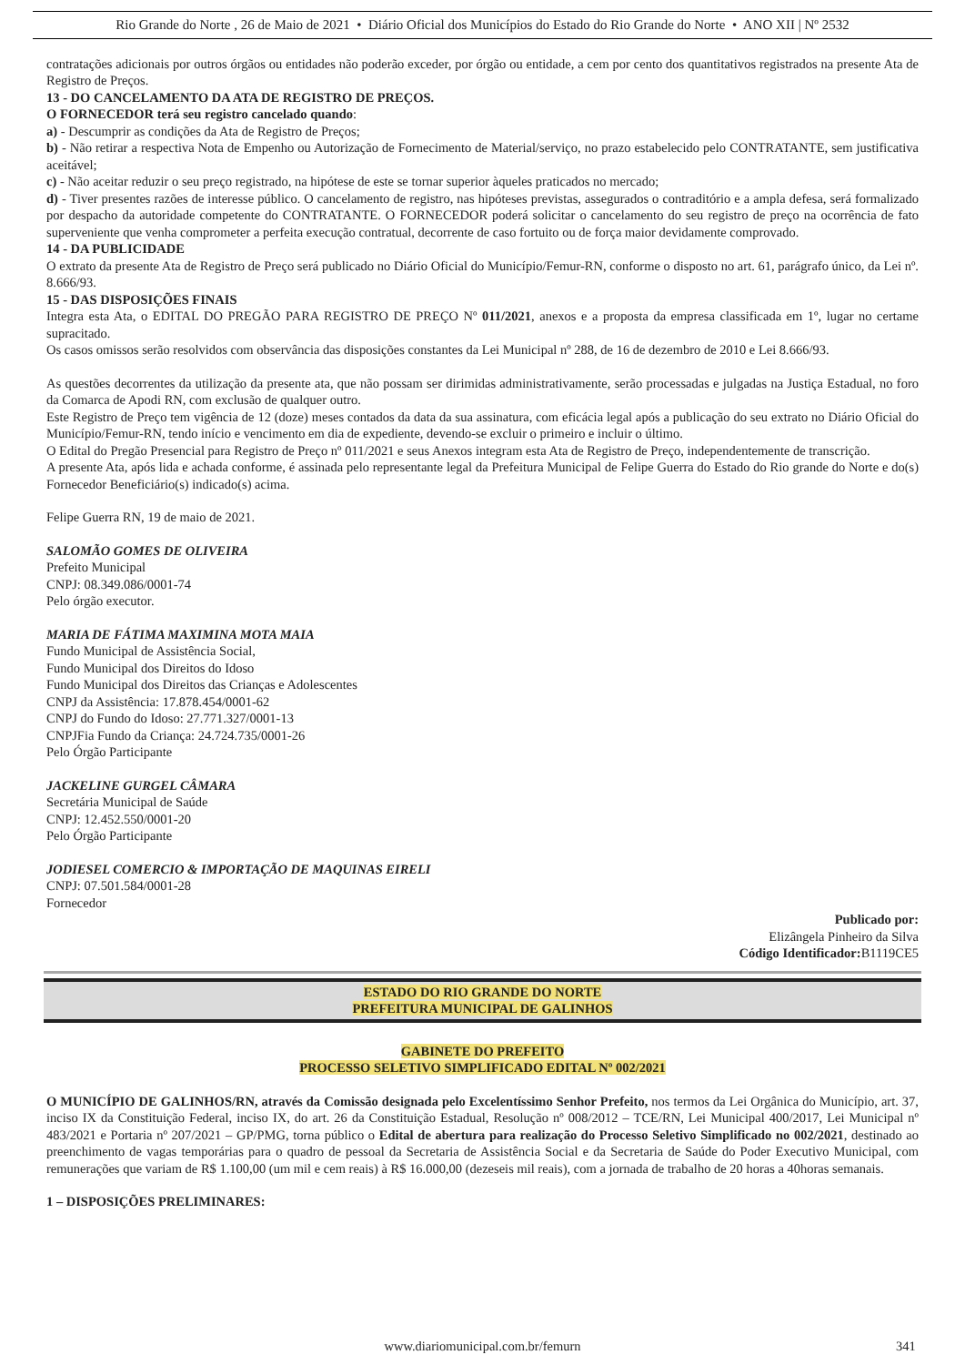Rio Grande do Norte , 26 de Maio de 2021 • Diário Oficial dos Municípios do Estado do Rio Grande do Norte • ANO XII | Nº 2532
contratações adicionais por outros órgãos ou entidades não poderão exceder, por órgão ou entidade, a cem por cento dos quantitativos registrados na presente Ata de Registro de Preços.
13 - DO CANCELAMENTO DA ATA DE REGISTRO DE PREÇOS.
O FORNECEDOR terá seu registro cancelado quando:
a) - Descumprir as condições da Ata de Registro de Preços;
b) - Não retirar a respectiva Nota de Empenho ou Autorização de Fornecimento de Material/serviço, no prazo estabelecido pelo CONTRATANTE, sem justificativa aceitável;
c) - Não aceitar reduzir o seu preço registrado, na hipótese de este se tornar superior àqueles praticados no mercado;
d) - Tiver presentes razões de interesse público. O cancelamento de registro, nas hipóteses previstas, assegurados o contraditório e a ampla defesa, será formalizado por despacho da autoridade competente do CONTRATANTE. O FORNECEDOR poderá solicitar o cancelamento do seu registro de preço na ocorrência de fato superveniente que venha comprometer a perfeita execução contratual, decorrente de caso fortuito ou de força maior devidamente comprovado.
14 - DA PUBLICIDADE
O extrato da presente Ata de Registro de Preço será publicado no Diário Oficial do Município/Femur-RN, conforme o disposto no art. 61, parágrafo único, da Lei nº. 8.666/93.
15 - DAS DISPOSIÇÕES FINAIS
Integra esta Ata, o EDITAL DO PREGÃO PARA REGISTRO DE PREÇO Nº 011/2021, anexos e a proposta da empresa classificada em 1º, lugar no certame supracitado.
Os casos omissos serão resolvidos com observância das disposições constantes da Lei Municipal nº 288, de 16 de dezembro de 2010 e Lei 8.666/93.
As questões decorrentes da utilização da presente ata, que não possam ser dirimidas administrativamente, serão processadas e julgadas na Justiça Estadual, no foro da Comarca de Apodi RN, com exclusão de qualquer outro.
Este Registro de Preço tem vigência de 12 (doze) meses contados da data da sua assinatura, com eficácia legal após a publicação do seu extrato no Diário Oficial do Município/Femur-RN, tendo início e vencimento em dia de expediente, devendo-se excluir o primeiro e incluir o último.
O Edital do Pregão Presencial para Registro de Preço nº 011/2021 e seus Anexos integram esta Ata de Registro de Preço, independentemente de transcrição.
A presente Ata, após lida e achada conforme, é assinada pelo representante legal da Prefeitura Municipal de Felipe Guerra do Estado do Rio grande do Norte e do(s) Fornecedor Beneficiário(s) indicado(s) acima.
Felipe Guerra RN, 19 de maio de 2021.
SALOMÃO GOMES DE OLIVEIRA
Prefeito Municipal
CNPJ: 08.349.086/0001-74
Pelo órgão executor.
MARIA DE FÁTIMA MAXIMINA MOTA MAIA
Fundo Municipal de Assistência Social,
Fundo Municipal dos Direitos do Idoso
Fundo Municipal dos Direitos das Crianças e Adolescentes
CNPJ da Assistência: 17.878.454/0001-62
CNPJ do Fundo do Idoso: 27.771.327/0001-13
CNPJFia Fundo da Criança: 24.724.735/0001-26
Pelo Órgão Participante
JACKELINE GURGEL CÂMARA
Secretária Municipal de Saúde
CNPJ: 12.452.550/0001-20
Pelo Órgão Participante
JODIESEL COMERCIO & IMPORTAÇÃO DE MAQUINAS EIRELI
CNPJ: 07.501.584/0001-28
Fornecedor
Publicado por:
Elizângela Pinheiro da Silva
Código Identificador: B1119CE5
ESTADO DO RIO GRANDE DO NORTE
PREFEITURA MUNICIPAL DE GALINHOS
GABINETE DO PREFEITO
PROCESSO SELETIVO SIMPLIFICADO EDITAL Nº 002/2021
O MUNICÍPIO DE GALINHOS/RN, através da Comissão designada pelo Excelentíssimo Senhor Prefeito, nos termos da Lei Orgânica do Município, art. 37, inciso IX da Constituição Federal, inciso IX, do art. 26 da Constituição Estadual, Resolução nº 008/2012 – TCE/RN, Lei Municipal 400/2017, Lei Municipal nº 483/2021 e Portaria nº 207/2021 – GP/PMG, torna público o Edital de abertura para realização do Processo Seletivo Simplificado no 002/2021, destinado ao preenchimento de vagas temporárias para o quadro de pessoal da Secretaria de Assistência Social e da Secretaria de Saúde do Poder Executivo Municipal, com remunerações que variam de R$ 1.100,00 (um mil e cem reais) à R$ 16.000,00 (dezeseis mil reais), com a jornada de trabalho de 20 horas a 40horas semanais.
1 – DISPOSIÇÕES PRELIMINARES:
www.diariomunicipal.com.br/femurn 341